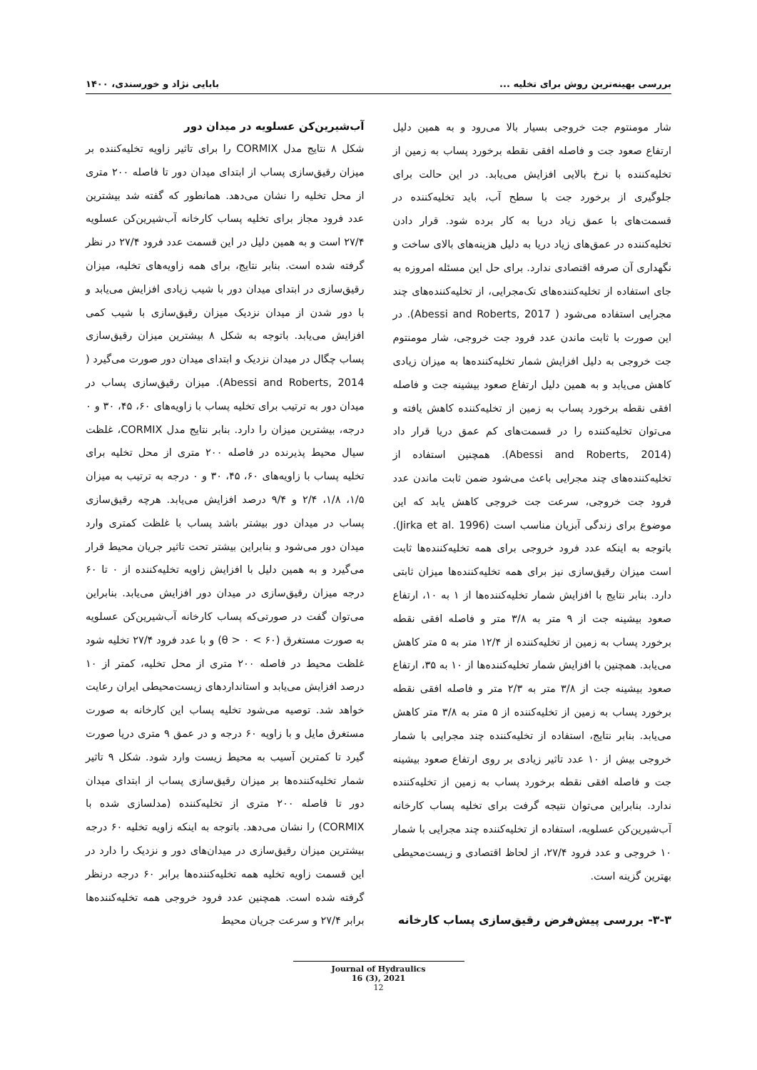بررسی بهینه‌ترین روش برای تخلیه ... بابایی نژاد و خورسندی، ۱۴۰۰
شار مومنتوم جت خروجی بسیار بالا می‌رود و به همین دلیل ارتفاع صعود جت و فاصله افقی نقطه برخورد پساب به زمین از تخلیه‌کننده با نرخ بالایی افزایش می‌یابد. در این حالت برای جلوگیری از برخورد جت با سطح آب، باید تخلیه‌کننده در قسمت‌های با عمق زیاد دریا به کار برده شود. قرار دادن تخلیه‌کننده در عمق‌های زیاد دریا به دلیل هزینه‌های بالای ساخت و نگهداری آن صرفه اقتصادی ندارد. برای حل این مسئله امروزه به جای استفاده از تخلیه‌کننده‌های تک‌مجرایی، از تخلیه‌کننده‌های چند مجرایی استفاده می‌شود ( Abessi and Roberts, 2017). در این صورت با ثابت ماندن عدد فرود جت خروجی، شار مومنتوم جت خروجی به دلیل افزایش شمار تخلیه‌کننده‌ها به میزان زیادی کاهش می‌یابد و به همین دلیل ارتفاع صعود بیشینه جت و فاصله افقی نقطه برخورد پساب به زمین از تخلیه‌کننده کاهش یافته و می‌توان تخلیه‌کننده را در قسمت‌های کم عمق دریا قرار داد (Abessi and Roberts, 2014). همچنین استفاده از تخلیه‌کننده‌های چند مجرایی باعث می‌شود ضمن ثابت ماندن عدد فرود جت خروجی، سرعت جت خروجی کاهش یابد که این موضوع برای زندگی آبزیان مناسب است (Jirka et al. 1996). باتوجه به اینکه عدد فرود خروجی برای همه تخلیه‌کننده‌ها ثابت است میزان رقیق‌سازی نیز برای همه تخلیه‌کننده‌ها میزان ثابتی دارد. بنابر نتایج با افزایش شمار تخلیه‌کننده‌ها از ۱ به ۱۰، ارتفاع صعود بیشینه جت از ۹ متر به ۳/۸ متر و فاصله افقی نقطه برخورد پساب به زمین از تخلیه‌کننده از ۱۲/۴ متر به ۵ متر کاهش می‌یابد. همچنین با افزایش شمار تخلیه‌کننده‌ها از ۱۰ به ۳۵، ارتفاع صعود بیشینه جت از ۳/۸ متر به ۲/۳ متر و فاصله افقی نقطه برخورد پساب به زمین از تخلیه‌کننده از ۵ متر به ۳/۸ متر کاهش می‌یابد. بنابر نتایج، استفاده از تخلیه‌کننده چند مجرایی با شمار خروجی بیش از ۱۰ عدد تاثیر زیادی بر روی ارتفاع صعود بیشینه جت و فاصله افقی نقطه برخورد پساب به زمین از تخلیه‌کننده ندارد. بنابراین می‌توان نتیجه گرفت برای تخلیه پساب کارخانه آب‌شیرین‌کن عسلویه، استفاده از تخلیه‌کننده چند مجرایی با شمار ۱۰ خروجی و عدد فرود ۲۷/۴، از لحاظ اقتصادی و زیست‌محیطی بهترین گزینه است.
۳-۳- بررسی پیش‌فرض رقیق‌سازی پساب کارخانه
آب‌شیرین‌کن عسلویه در میدان دور
شکل ۸ نتایج مدل CORMIX را برای تاثیر زاویه تخلیه‌کننده بر میزان رقیق‌سازی پساب از ابتدای میدان دور تا فاصله ۲۰۰ متری از محل تخلیه را نشان می‌دهد. همانطور که گفته شد بیشترین عدد فرود مجاز برای تخلیه پساب کارخانه آب‌شیرین‌کن عسلویه ۲۷/۴ است و به همین دلیل در این قسمت عدد فرود ۲۷/۴ در نظر گرفته شده است. بنابر نتایج، برای همه زاویه‌های تخلیه، میزان رقیق‌سازی در ابتدای میدان دور با شیب زیادی افزایش می‌یابد و با دور شدن از میدان نزدیک میزان رقیق‌سازی با شیب کمی افزایش می‌یابد. باتوجه به شکل ۸ بیشترین میزان رقیق‌سازی پساب چگال در میدان نزدیک و ابتدای میدان دور صورت می‌گیرد ( Abessi and Roberts, 2014). میزان رقیق‌سازی پساب در میدان دور به ترتیب برای تخلیه پساب با زاویه‌های ۶۰، ۴۵، ۳۰ و ۰ درجه، بیشترین میزان را دارد. بنابر نتایج مدل CORMIX، غلظت سیال محیط پذیرنده در فاصله ۲۰۰ متری از محل تخلیه برای تخلیه پساب با زاویه‌های ۶۰، ۴۵، ۳۰ و ۰ درجه به ترتیب به میزان ۱/۵، ۱/۸، ۲/۴ و ۹/۴ درصد افزایش می‌یابد. هرچه رقیق‌سازی پساب در میدان دور بیشتر باشد پساب با غلظت کمتری وارد میدان دور می‌شود و بنابراین بیشتر تحت تاثیر جریان محیط قرار می‌گیرد و به همین دلیل با افزایش زاویه تخلیه‌کننده از ۰ تا ۶۰ درجه میزان رقیق‌سازی در میدان دور افزایش می‌یابد. بنابراین می‌توان گفت در صورتی‌که پساب کارخانه آب‌شیرین‌کن عسلویه به صورت مستغرق (۶۰ > θ > ۰) و با عدد فرود ۲۷/۴ تخلیه شود غلظت محیط در فاصله ۲۰۰ متری از محل تخلیه، کمتر از ۱۰ درصد افزایش می‌یابد و استانداردهای زیست‌محیطی ایران رعایت خواهد شد. توصیه می‌شود تخلیه پساب این کارخانه به صورت مستغرق مایل و با زاویه ۶۰ درجه و در عمق ۹ متری دریا صورت گیرد تا کمترین آسیب به محیط زیست وارد شود. شکل ۹ تاثیر شمار تخلیه‌کننده‌ها بر میزان رقیق‌سازی پساب از ابتدای میدان دور تا فاصله ۲۰۰ متری از تخلیه‌کننده (مدلسازی شده با CORMIX) را نشان می‌دهد. باتوجه به اینکه زاویه تخلیه ۶۰ درجه بیشترین میزان رقیق‌سازی در میدان‌های دور و نزدیک را دارد در این قسمت زاویه تخلیه همه تخلیه‌کننده‌ها برابر ۶۰ درجه درنظر گرفته شده است. همچنین عدد فرود خروجی همه تخلیه‌کننده‌ها برابر ۲۷/۴ و سرعت جریان محیط
Journal of Hydraulics
16 (3), 2021
12